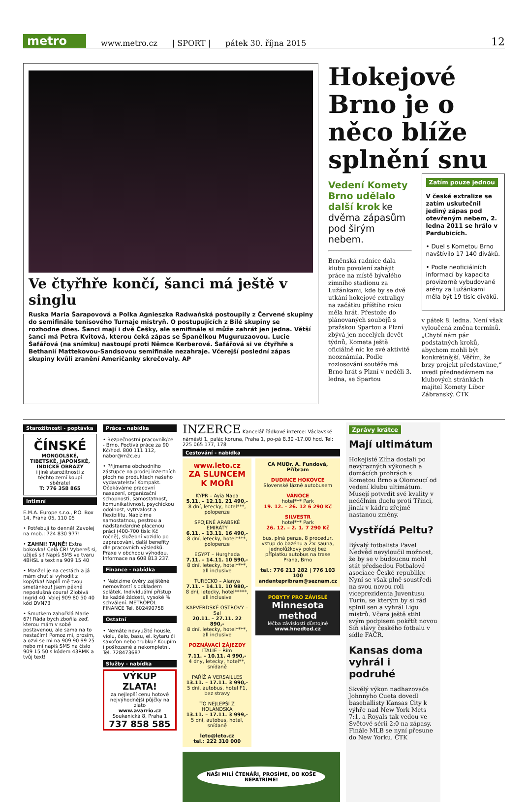metro
www.metro.cz | SPORT | pátek 30. října 2015 12
Ve čtyřhře končí, šanci má ještě v singlu
Ruska Maria Šarapovová a Polka Agnieszka Radwańská postoupily z Červené skupiny do semifinále tenisového Turnaje mistryň. O postupujících z Bílé skupiny se rozhodne dnes. Šanci mají i dvě Češky, ale semifinále si může zahrát jen jedna. Větší šanci má Petra Kvitová, kterou čeká zápas se Španělkou Muguruzaovou. Lucie Šafářová (na snímku) nastoupí proti Němce Kerberové. Šafářová si ve čtyřhře s Bethanií Mattekovou-Sandsovou semifinále nezahraje. Včerejší poslední zápas skupiny kvůli zranění Američanky skrečovaly. AP
Hokejové Brno je o něco blíže splnění snu
Vedení Komety Brno udělalo další krok ke dvěma zápasům pod širým nebem.
Brněnská radnice dala klubu povolení zahájit práce na místě bývalého zimního stadionu za Lužánkami, kde by se dvě utkání hokejové extraligy na začátku příštího roku měla hrát. Přestože do plánovaných soubojů s pražskou Spartou a Plzní zbývá jen necelých devět týdnů, Kometa ještě oficiálně nic ke své aktivitě neoznámila. Podle rozlosování soutěže má Brno hrát s Plzní v neděli 3. ledna, se Spartou
Zatím pouze jednou
V české extralize se zatím uskutečnil jediný zápas pod otevřeným nebem, 2. ledna 2011 se hrálo v Pardubicích.
• Duel s Kometou Brno navštívilo 17 140 diváků.
• Podle neoficiálních informací by kapacita provizorně vybudované arény za Lužánkami měla být 19 tisíc diváků.
v pátek 8. ledna. Není však vyloučená změna termínů. „Chybí nám pár podstatných kroků, abychom mohli být konkrétnější. Věřím, že brzy projekt představíme,“ uvedl přednedávnem na klubových stránkách majitel Komety Libor Zábranský. ČTK
Starožitnosti - poptávka
ČÍNSKÉ
MONGOLSKÉ, TIBETSKÉ, JAPONSKÉ, INDICKÉ OBRAZY
i jiné starožitnosti z těchto zemí koupí sběratel
T: 776 358 865
Intimní
E.M.A. Europe s.r.o., P.O. Box 14, Praha 05, 110 05
• Potřebuji to denně! Zavolej na mob.: 724 830 977!
• ZAHNI! TAJNĚ! Extra bokovka! Celá ČR! Vybereš si, užiješ si! Napiš SMS ve tvaru 48HSL a text na 909 15 40
• Manžel je na cestách a já mám chuť si vyhodit z kopýtka! Naplň mě tvou smetánkou! Jsem pěkně neposlušná coura! Zlobivá Ingrid 40. Volej 909 80 50 40 kód DVN73
• Smutkem zahořklá Marie 67! Ráda bych zbořila zeď, kterou mám v sobě postavenou, ale sama na to nestačím! Pomoz mi, prosím, a ozvi se mi na 909 90 99 25 nebo mi napiš SMS na číslo 909 15 50 s kódem 43RMK a tvůj text!
Práce - nabídka
• Bezpečnostní pracovník/ce - Brno. Poctivá práce za 90 Kč/hod. 800 111 112, nabor@m2c.eu
• Přijmeme obchodního zástupce na prodej inzertních ploch na produktech našeho vydavatelství Kompakt. Očekáváme pracovní nasazení, organizační schopnosti, samostatnost, komunikativnost, psychickou odolnost, vytrvalost a flexibilitu. Nabízíme samostatnou, pestrou a nadstandardně placenou práci (400-700 tisíc Kč ročně), služební vozidlo po zapracování, další benefity dle pracovních výsledků. Praxe v obchodu výhodou. Informace na 608 813 237.
Finance - nabídka
• Nabízíme úvěry zajištěné nemovitostí s odkladem splátek. Individuální přístup ke každé žádosti, vysoké % schválení. METROPOL FINANCE Tel. 602490758
Ostatní
• Nemáte nevyužité housle, violu, čelo, basu, el. kytaru či saxofon nebo trubku? Koupím i poškozené a nekompletní. Tel. 728473687
Služby - nabídka
VÝKUP ZLATA!
za nejlepší cenu hotově
nejvýhodnější půjčky na zlato
www.avarrio.cz
Soukenická 8, Praha 1
737 858 585
INZERCE Kancelář řádkové inzerce: Václavské náměstí 1, palác koruna, Praha 1, po-pá 8.30 -17.00 hod. Tel: 225 065 177, 178
Cestování - nabídka
www.leto.cz
ZA SLUNCEM K MOŘI
KYPR – Ayia Napa
5.11. – 12.11. 21 490,-
8 dní, letecky, hotel***, polopenze
SPOJENÉ ARABSKÉ EMIRÁTY
6.11. – 13.11. 16 490,-
8 dní, letecky, hotel****, polopenze
EGYPT – Hurghada
7.11. – 14.11. 10 590,-
8 dní, letecky, hotel****, all inclusive
TURECKO – Alanya
7.11. – 14.11. 10 980,-
8 dní, letecky, hotel*****, all inclusive
KAPVERDSKÉ OSTROVY – Sal
20.11. – 27.11. 22 890,-
8 dní, letecky, hotel****, all inclusive
POZNÁVACÍ ZÁJEZDY
ITÁLIE – Řím
7.11. – 10.11. 4 990,-
4 dny, letecky, hotel**, snídaně
PAŘÍŽ A VERSAILLES
13.11. – 17.11. 3 990,-
5 dní, autobus, hotel F1, bez stravy
TO NEJLEPŠÍ Z HOLANDSKA
13.11. – 17.11. 3 999,-
5 dní, autobus, hotel, snídaně
leto@leto.cz
tel.: 222 310 000
CA MUDr. A. Fundová, Příbram
DUDINCE HOKOVCE
Slovenské lázně autobusem
VÁNOCE
hotel*** Park
19. 12. – 26. 12 6 290 Kč
SILVESTR
hotel*** Park
26. 12. – 2. 1. 7 290 Kč
bus, plná penze, 8 procedur, vstup do bazénu a 2× sauna, jednolůžkový pokoj bez příplatku autobus na trase Praha, Brno
tel.: 776 213 282 | 776 103 100 andantepribram@seznam.cz
POBYTY PRO ZÁVISLÉ
Minnesota method
léčba závislosti důstojně
www.hnedted.cz
NAŠI MILÍ ČTENÁŘI, PROSÍME, DO KOŠE NEPATŘÍME!
Zprávy krátce
Mají ultimátum
Hokejisté Zlína dostali po nevýrazných výkonech a domácích prohrách s Kometou Brno a Olomoucí od vedení klubu ultimátum. Musejí potvrdit své kvality v nedělním duelu proti Třinci, jinak v kádru zřejmě nastanou změny.
Vystřídá Peltu?
Bývalý fotbalista Pavel Nedvěd nevyloučil možnost, že by se v budoucnu mohl stát předsedou Fotbalové asociace České republiky. Nyní se však plně soustředí na svou novou roli viceprezidenta Juventusu Turín, se kterým by si rád splnil sen a vyhrál Ligu mistrů. Včera ještě stihl svým podpisem pokřtít novou Síň slávy českého fotbalu v sídle FAČR.
Kansas doma vyhrál i podruhé
Skvělý výkon nadhazovače Johnnyho Cueta dovedl baseballisty Kansas City k výhře nad New York Mets 7:1, a Royals tak vedou ve Světové sérii 2:0 na zápasy. Finále MLB se nyní přesune do New Yorku. ČTK